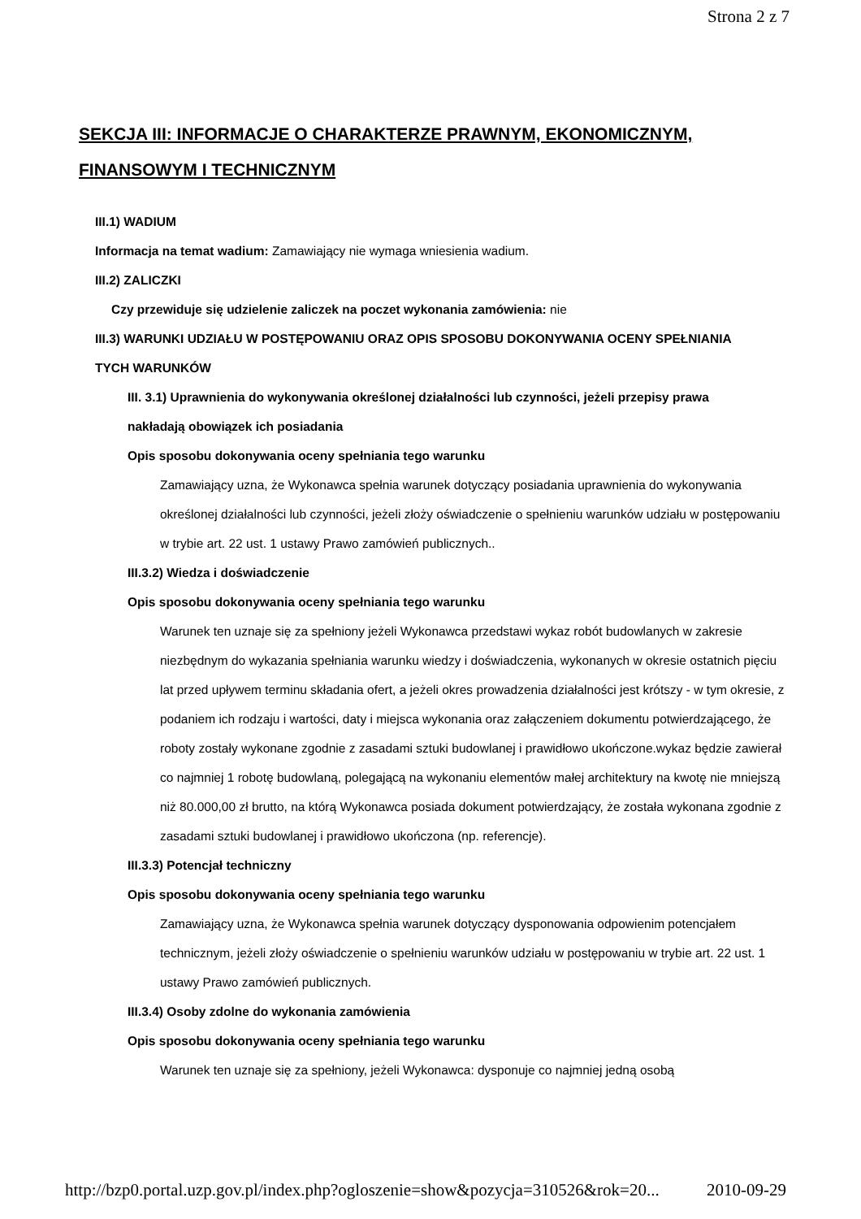Strona 2 z 7
SEKCJA III: INFORMACJE O CHARAKTERZE PRAWNYM, EKONOMICZNYM, FINANSOWYM I TECHNICZNYM
III.1) WADIUM
Informacja na temat wadium: Zamawiający nie wymaga wniesienia wadium.
III.2) ZALICZKI
Czy przewiduje się udzielenie zaliczek na poczet wykonania zamówienia: nie
III.3) WARUNKI UDZIAŁU W POSTĘPOWANIU ORAZ OPIS SPOSOBU DOKONYWANIA OCENY SPEŁNIANIA TYCH WARUNKÓW
III. 3.1) Uprawnienia do wykonywania określonej działalności lub czynności, jeżeli przepisy prawa nakładają obowiązek ich posiadania
Opis sposobu dokonywania oceny spełniania tego warunku
Zamawiający uzna, że Wykonawca spełnia warunek dotyczący posiadania uprawnienia do wykonywania określonej działalności lub czynności, jeżeli złoży oświadczenie o spełnieniu warunków udziału w postępowaniu w trybie art. 22 ust. 1 ustawy Prawo zamówień publicznych..
III.3.2) Wiedza i doświadczenie
Opis sposobu dokonywania oceny spełniania tego warunku
Warunek ten uznaje się za spełniony jeżeli Wykonawca przedstawi wykaz robót budowlanych w zakresie niezbędnym do wykazania spełniania warunku wiedzy i doświadczenia, wykonanych w okresie ostatnich pięciu lat przed upływem terminu składania ofert, a jeżeli okres prowadzenia działalności jest krótszy - w tym okresie, z podaniem ich rodzaju i wartości, daty i miejsca wykonania oraz załączeniem dokumentu potwierdzającego, że roboty zostały wykonane zgodnie z zasadami sztuki budowlanej i prawidłowo ukończone.wykaz będzie zawierał co najmniej 1 robotę budowlaną, polegającą na wykonaniu elementów małej architektury na kwotę nie mniejszą niż 80.000,00 zł brutto, na którą Wykonawca posiada dokument potwierdzający, że została wykonana zgodnie z zasadami sztuki budowlanej i prawidłowo ukończona (np. referencje).
III.3.3) Potencjał techniczny
Opis sposobu dokonywania oceny spełniania tego warunku
Zamawiający uzna, że Wykonawca spełnia warunek dotyczący dysponowania odpowienim potencjałem technicznym, jeżeli złoży oświadczenie o spełnieniu warunków udziału w postępowaniu w trybie art. 22 ust. 1 ustawy Prawo zamówień publicznych.
III.3.4) Osoby zdolne do wykonania zamówienia
Opis sposobu dokonywania oceny spełniania tego warunku
Warunek ten uznaje się za spełniony, jeżeli Wykonawca: dysponuje co najmniej jedną osobą
http://bzp0.portal.uzp.gov.pl/index.php?ogloszenie=show&pozycja=310526&rok=20... 2010-09-29